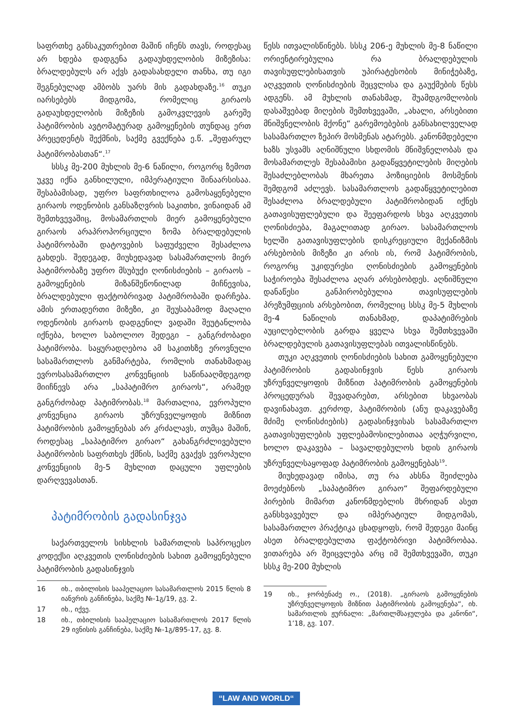საფრთხე განსაკუთრებით მაშინ იჩენს თავს, როდესაც არ ხდება დადგენა გადაუხდელობის მიზეზისა: ბრალდებულს არ აქვს გადასახდელი თანხა, თუ იგი შეგნებულად ამბობს უარს მის გადახდაზე.<sup>16</sup> თუკი იარსებებს მიდგომა, რომელიც გირაოს გადაუხდელობის მიზეზის გამოკვლევის გარეშე პატიმრობის ავტომატურად გამოყენების თუნდაც ერთ პრეცედენტს შექმნის, საქმე გვექნება ე.წ. „შეფარულ პატიმრობასთან“.<sup>17</sup>
სსსკ მე-200 მუხლის მე-6 ნაწილი, როგორც ზემოთ უკვე იქნა განხილული, იმპერატიული შინაარსისაა. შესაბამისად, უფრო საფრთხილოა გამოსაყენებელი გირაოს ოდენობის განსაზღვრის საკითხი, ვინაიდან ამ შემთხვევაშიც, მოსამართლის მიერ გამოყენებული გირაოს არაპროპორციული ზომა ბრალდებულის პატიმრობაში დატოვების საფუძველი შესაძლოა გახდეს. შედეგად, მიუხედავად სასამართლოს მიერ პატიმრობაზე უფრო მსუბუქი ღონისძიების – გირაოს – გამოყენების მიზანშეწონილად მიჩნევისა, ბრალდებული ფაქტობრივად პატიმრობაში დარჩება. ამის ერთადერთი მიზეზი, კი შეუსაბამოდ მაღალი ოდენობის გირაოს დადგენილ ვადაში შეუტანლობა იქნება, ხოლო საბოლოო შედეგი – განგრძობადი პატიმრობა. საყურადღებოა ამ საკითხზე ეროვნული სასამართლოს განმარტება, რომლის თანახმადაც ევროსასამართლო კონვენციის საწინააღმდეგოდ მიიჩნევს არა „საპატიმრო გირაოს“, არამედ განგრძობად პატიმრობას.<sup>18</sup> მართალია, ევროპული კონვენცია გირაოს უზრუნველყოფის მიზნით პატიმრობის გამოყენებას არ კრძალავს, თუმცა მაშინ, როდესაც „საპატიმრო გირაო“ გახანგრძლივებული პატიმრობის საფრთხეს ქმნის, საქმე გვაქვს ევროპული კონვენციის მე-5 მუხლით დაცული უფლების დარღვევასთან.
პატიმრობის გადასინჯვა
საქართველოს სისხლის სამართლის საპროცესო კოდექსი აღკვეთის ღონისძიების სახით გამოყენებული პატიმრობის გადასინჯვის
16 იხ., თბილისის სააპელაციო სასამართლოს 2015 წლის 8 იანვრის განჩინება, საქმე №-1გ/19, გვ. 2.
17 იხ., იქვე.
18 იხ., თბილისის სააპელაციო სასამართლოს 2017 წლის 29 ივნისის განჩინება, საქმე №-1გ/895-17, გვ. 8.
წესს ითვალისწინებს. სსსკ 206-ე მუხლის მე-8 ნაწილი ორიენტირებულია რა ბრალდებულის თავისუფლებისათვის უპირატესობის მინიჭებაზე, აღკვეთის ღონისძიების შეცვლისა და გაუქმების წესს ადგენს. ამ მუხლის თანახმად, შუამდგომლობის დასაშვებად მიღების შემთხვევაში, „ახალი, არსებითი მნიშვნელობის მქონე“ გარემოებების განსახილველად სასამართლო ზეპირ მოსმენას ატარებს. კანონმდებელი ხაზს უსვამს აღნიშნული სხდომის მნიშვნელობას და მოსამართლეს შესაბამისი გადაწყვეტილების მიღების შესაძლებლობას მხარეთა პოზიციების მოსმენის შემდგომ აძლევს. სასამართლოს გადაწყვეტილებით შესაძლოა ბრალდებული პატიმრობიდან იქნეს გათავისუფლებული და შეეფარდოს სხვა აღკვეთის ღონისძიება, მაგალითად გირაო. სასამართლოს ხელში გათავისუფლების დისკრეციული მექანიზმის არსებობის მიზეზი კი არის ის, რომ პატიმრობის, როგორც უკიდურესი ღონისძიების გამოყენების საჭიროება შესაძლოა აღარ არსებობდეს. აღნიშნული დანაწესი განპირობებულია თავისუფლების პრეზუმფციის არსებობით, რომელიც სსსკ მე-5 მუხლის მე-4 ნაწილის თანახმად, დაპატიმრების აუცილებლობის გარდა ყველა სხვა შემთხვევაში ბრალდებულის გათავისუფლებას ითვალისწინებს.
თუკი აღკვეთის ღონისძიების სახით გამოყენებული პატიმრობის გადასინჯვის წესს გირაოს უზრუნველყოფის მიზნით პატიმრობის გამოყენების პროცედურას შევადარებთ, არსებით სხვაობას დავინახავთ. კერძოდ, პატიმრობის (ანუ დაკავებაზე მძიმე ღონისძიების) გადასინჯვისას სასამართლო გათავისუფლების უფლებამოსილებითაა აღჭურვილი, ხოლო დაკავება – სავალდებულოს ხდის გირაოს უზრუნველსაყოფად პატიმრობის გამოყენებას<sup>19</sup>.
მიუხედავად იმისა, თუ რა ახსნა შეიძლება მოეძებნოს „საპატიმრო გირაო“ შეფარდებული პირების მიმართ კანონმდებლის მხრიდან ასეთ განსხვავებულ და იმპერატიულ მიდგომას, სასამართლო პრაქტიკა ცხადყოფს, რომ შედეგი მაინც ასეთ ბრალდებულთა ფაქტობრივი პატიმრობაა. ვითარება არ შეიცვლება არც იმ შემთხვევაში, თუკი სსსკ მე-200 მუხლის
19 იხ., ჯორბენაძე ო., (2018). „გირაოს გამოყენების უზრუნველყოფის მიზნით პატიმრობის გამოყენება“, იხ. სამართლის ჟურნალი: „მართლმსაჯულება და კანონი“, 1’18, გვ. 107.
“LAW AND WORLD“